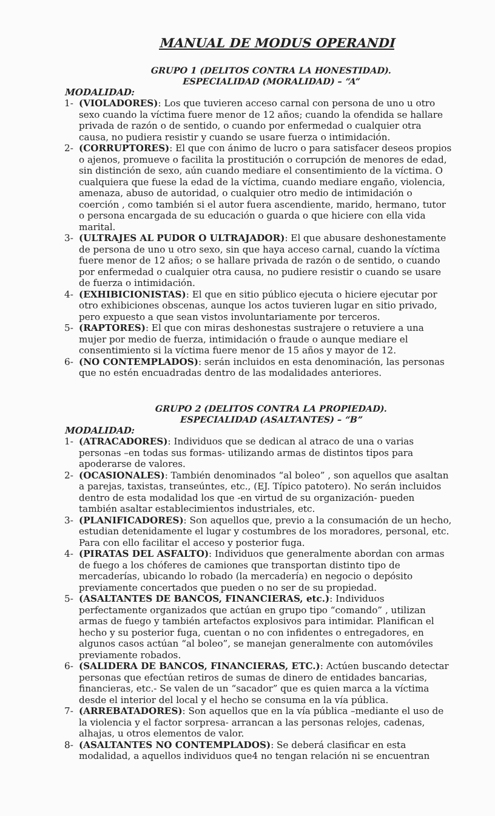MANUAL DE MODUS OPERANDI
GRUPO 1 (DELITOS CONTRA LA HONESTIDAD).
ESPECIALIDAD (MORALIDAD) – “A”
MODALIDAD:
1- (VIOLADORES): Los que tuvieren acceso carnal con persona de uno u otro sexo cuando la víctima fuere menor de 12 años; cuando la ofendida se hallare privada de razón o de sentido, o cuando por enfermedad o cualquier otra causa, no pudiera resistir y cuando se usare fuerza o intimidación.
2- (CORRUPTORES): El que con ánimo de lucro o para satisfacer deseos propios o ajenos, promueve o facilita la prostitución o corrupción de menores de edad, sin distinción de sexo, aún cuando mediare el consentimiento de la víctima. O cualquiera que fuese la edad de la víctima, cuando mediare engaño, violencia, amenaza, abuso de autoridad, o cualquier otro medio de intimidación o coerción , como también si el autor fuera ascendiente, marido, hermano, tutor o persona encargada de su educación o guarda o que hiciere con ella vida marital.
3- (ULTRAJES AL PUDOR O ULTRAJADOR): El que abusare deshonestamente de persona de uno u otro sexo, sin que haya acceso carnal, cuando la víctima fuere menor de 12 años; o se hallare privada de razón o de sentido, o cuando por enfermedad o cualquier otra causa, no pudiere resistir o cuando se usare de fuerza o intimidación.
4- (EXHIBICIONISTAS): El que en sitio público ejecuta o hiciere ejecutar por otro exhibiciones obscenas, aunque los actos tuvieren lugar en sitio privado, pero expuesto a que sean vistos involuntariamente por terceros.
5- (RAPTORES): El que con miras deshonestas sustrajere o retuviere a una mujer por medio de fuerza, intimidación o fraude o aunque mediare el consentimiento si la víctima fuere menor de 15 años y mayor de 12.
6- (NO CONTEMPLADOS): serán incluidos en esta denominación, las personas que no estén encuadradas dentro de las modalidades anteriores.
GRUPO 2 (DELITOS CONTRA LA PROPIEDAD).
ESPECIALIDAD (ASALTANTES) – “B”
MODALIDAD:
1- (ATRACADORES): Individuos que se dedican al atraco de una o varias personas –en todas sus formas- utilizando armas de distintos tipos para apoderarse de valores.
2- (OCASIONALES): También denominados “al boleo” , son aquellos que asaltan a parejas, taxistas, transeúntes, etc., (EJ. Típico patotero). No serán incluidos dentro de esta modalidad los que -en virtud de su organización- pueden también asaltar establecimientos industriales, etc.
3- (PLANIFICADORES): Son aquellos que, previo a la consumación de un hecho, estudian detenidamente el lugar y costumbres de los moradores, personal, etc. Para con ello facilitar el acceso y posterior fuga.
4- (PIRATAS DEL ASFALTO): Individuos que generalmente abordan con armas de fuego a los chóferes de camiones que transportan distinto tipo de mercaderías, ubicando lo robado (la mercadería) en negocio o depósito previamente concertados que pueden o no ser de su propiedad.
5- (ASALTANTES DE BANCOS, FINANCIERAS, etc.): Individuos perfectamente organizados que actúan en grupo tipo “comando” , utilizan armas de fuego y también artefactos explosivos para intimidar. Planifican el hecho y su posterior fuga, cuentan o no con infidentes o entregadores, en algunos casos actúan “al boleo”, se manejan generalmente con automóviles previamente robados.
6- (SALIDERA DE BANCOS, FINANCIERAS, ETC.): Actúen buscando detectar personas que efectúan retiros de sumas de dinero de entidades bancarias, financieras, etc.- Se valen de un “sacador” que es quien marca a la víctima desde el interior del local y el hecho se consuma en la vía pública.
7- (ARREBATADORES): Son aquellos que en la vía pública –mediante el uso de la violencia y el factor sorpresa- arrancan a las personas relojes, cadenas, alhajas, u otros elementos de valor.
8- (ASALTANTES NO CONTEMPLADOS): Se deberá clasificar en esta modalidad, a aquellos individuos que4 no tengan relación ni se encuentran